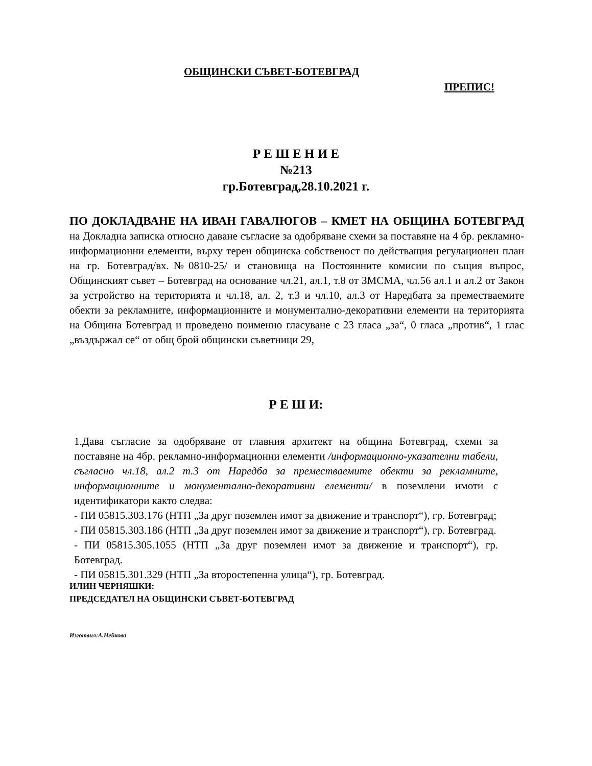ОБЩИНСКИ СЪВЕТ-БОТЕВГРАД
ПРЕПИС!
Р Е Ш Е Н И Е
№213
гр.Ботевград,28.10.2021 г.
ПО ДОКЛАДВАНЕ НА ИВАН ГАВАЛЮГОВ – КМЕТ НА ОБЩИНА БОТЕВГРАД на Докладна записка относно даване съгласие за одобряване схеми за поставяне на 4 бр. рекламно-информационни елементи, върху терен общинска собственост по действащия регулационен план на гр. Ботевград/вх.№0810-25/ и становища на Постоянните комисии по същия въпрос, Общинският съвет – Ботевград на основание чл.21, ал.1, т.8 от ЗМСМА, чл.56 ал.1 и ал.2 от Закон за устройство на територията и чл.18, ал. 2, т.3 и чл.10, ал.3 от Наредбата за преместваемите обекти за рекламните, информационните и монументално-декоративни елементи на територията на Община Ботевград и проведено поименно гласуване с 23 гласа „за“, 0 гласа „против“, 1 глас „въздържал се“ от общ брой общински съветници 29,
Р Е Ш И:
1.Дава съгласие за одобряване от главния архитект на община Ботевград, схеми за поставяне на 4бр. рекламно-информационни елементи /информационно-указателни табели, съгласно чл.18, ал.2 т.3 от Наредба за преместваемите обекти за рекламните, информационните и монументално-декоративни елементи/ в поземлени имоти с идентификатори както следва:
- ПИ 05815.303.176 (НТП „За друг поземлен имот за движение и транспорт“), гр. Ботевград;
- ПИ 05815.303.186 (НТП „За друг поземлен имот за движение и транспорт“), гр. Ботевград.
- ПИ 05815.305.1055 (НТП „За друг поземлен имот за движение и транспорт“), гр. Ботевград.
- ПИ 05815.301.329 (НТП „За второстепенна улица“), гр. Ботевград.
ИЛИН ЧЕРНЯШКИ:
ПРЕДСЕДАТЕЛ НА ОБЩИНСКИ СЪВЕТ-БОТЕВГРАД
Изготвил:А.Нейкова